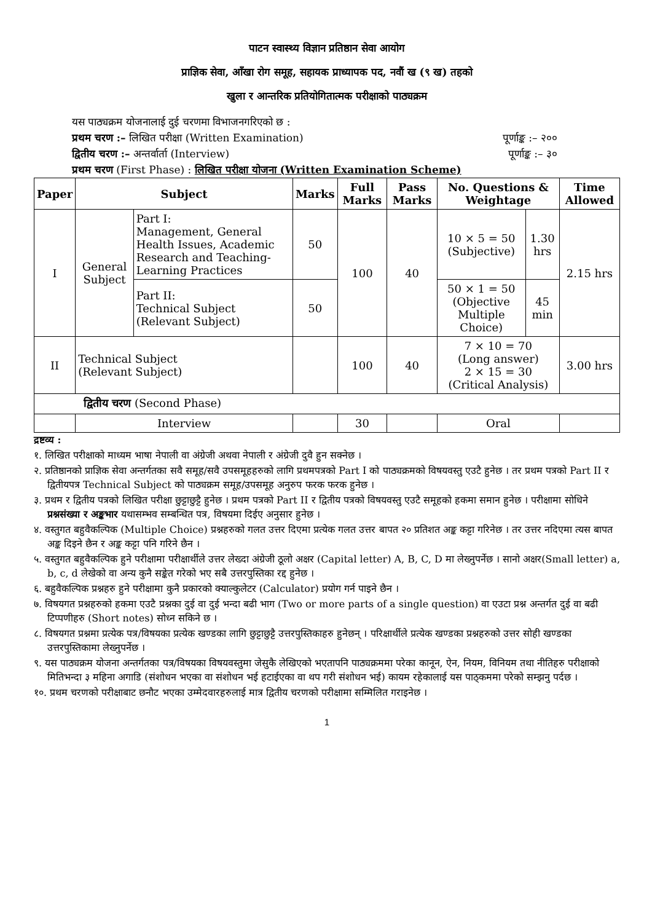पाटन स्वास्थ्य विज्ञान प्रतिष्ठान सेवा आयोग
प्राज्ञिक सेवा, आँखा रोग समूह, सहायक प्राध्यापक पद, नवौं ख (९ ख) तहको
खुला र आन्तरिक प्रतियोगितात्मक परीक्षाको पाठ्यक्रम
यस पाठ्यक्रम योजनालाई दुई चरणमा विभाजनगरिएको छ :
प्रथम चरण :– लिखित परीक्षा (Written Examination) पूर्णाङ्क :– २००
द्वितीय चरण :– अन्तर्वार्ता (Interview) पूर्णाङ्क :– ३०
प्रथम चरण (First Phase) : लिखित परीक्षा योजना (Written Examination Scheme)
| Paper | Subject | | Marks | Full Marks | Pass Marks | No. Questions & Weightage | | Time Allowed |
| --- | --- | --- | --- | --- | --- | --- | --- | --- |
| I | General Subject | Part I: Management, General Health Issues, Academic Research and Teaching-Learning Practices | 50 | 100 | 40 | 10 × 5 = 50 (Subjective) | 1.30 hrs | 2.15 hrs |
| | | Part II: Technical Subject (Relevant Subject) | 50 | | | 50 × 1 = 50 (Objective Multiple Choice) | 45 min | |
| II | Technical Subject (Relevant Subject) | | | 100 | 40 | 7 × 10 = 70 (Long answer) 2 × 15 = 30 (Critical Analysis) | | 3.00 hrs |
| द्वितीय चरण (Second Phase) | | | | | | | | |
| | Interview | | | 30 | | Oral | | |
द्रष्टव्य :
१. लिखित परीक्षाको माध्यम भाषा नेपाली वा अंग्रेजी अथवा नेपाली र अंग्रेजी दुवै हुन सक्नेछ ।
२. प्रतिष्ठानको प्राज्ञिक सेवा अन्तर्गतका सवै समूह/सवै उपसमूहहरुको लागि प्रथमपत्रको Part I को पाठ्यक्रमको विषयवस्तु एउटै हुनेछ । तर प्रथम पत्रको Part II र द्वितीयपत्र Technical Subject को पाठ्यक्रम समूह/उपसमूह अनुरुप फरक फरक हुनेछ ।
३. प्रथम र द्वितीय पत्रको लिखित परीक्षा छुट्टाछुट्टै हुनेछ । प्रथम पत्रको Part II र द्वितीय पत्रको विषयवस्तु एउटै समूहको हकमा समान हुनेछ । परीक्षामा सोधिने प्रश्नसंख्या र अङ्कभार यथासम्भव सम्बन्धित पत्र, विषयमा दिईए अनुसार हुनेछ ।
४. वस्तुगत बहुवैकल्पिक (Multiple Choice) प्रश्नहरुको गलत उत्तर दिएमा प्रत्येक गलत उत्तर बापत २० प्रतिशत अङ्क कट्टा गरिनेछ । तर उत्तर नदिएमा त्यस बापत अङ्क दिइने छैन र अङ्क कट्टा पनि गरिने छैन ।
५. वस्तुगत बहुवैकल्पिक हुने परीक्षामा परीक्षार्थीले उत्तर लेख्दा अंग्रेजी ठूलो अक्षर (Capital letter) A, B, C, D मा लेख्नुपर्नेछ । सानो अक्षर(Small letter) a, b, c, d लेखेको वा अन्य कुनै सङ्केत गरेको भए सबै उत्तरपुस्तिका रद्द हुनेछ ।
६. बहुवैकल्पिक प्रश्नहरु हुने परीक्षामा कुनै प्रकारको क्याल्कुलेटर (Calculator) प्रयोग गर्न पाइने छैन ।
७. विषयगत प्रश्नहरुको हकमा एउटै प्रश्नका दुई वा दुई भन्दा बढी भाग (Two or more parts of a single question) वा एउटा प्रश्न अन्तर्गत दुई वा बढी टिप्पणीहरु (Short notes) सोध्न सकिने छ ।
८. विषयगत प्रश्नमा प्रत्येक पत्र/विषयका प्रत्येक खण्डका लागि छुट्टाछुट्टै उत्तरपुस्तिकाहरु हुनेछन् । परिक्षार्थीले प्रत्येक खण्डका प्रश्नहरुको उत्तर सोही खण्डका उत्तरपुस्तिकामा लेख्नुपर्नेछ ।
९. यस पाठ्यक्रम योजना अन्तर्गतका पत्र/विषयका विषयवस्तुमा जेसुकै लेखिएको भएतापनि पाठ्यक्रममा परेका कानून, ऐन, नियम, विनियम तथा नीतिहरु परीक्षाको मितिभन्दा ३ महिना अगाडि (संशोधन भएका वा संशोधन भई हटाईएका वा थप गरी संशोधन भई) कायम रहेकालाई यस पाठ्कममा परेको सम्झनु पर्दछ ।
१०. प्रथम चरणको परीक्षाबाट छनौट भएका उम्मेदवारहरुलाई मात्र द्वितीय चरणको परीक्षामा सम्मिलित गराइनेछ ।
1